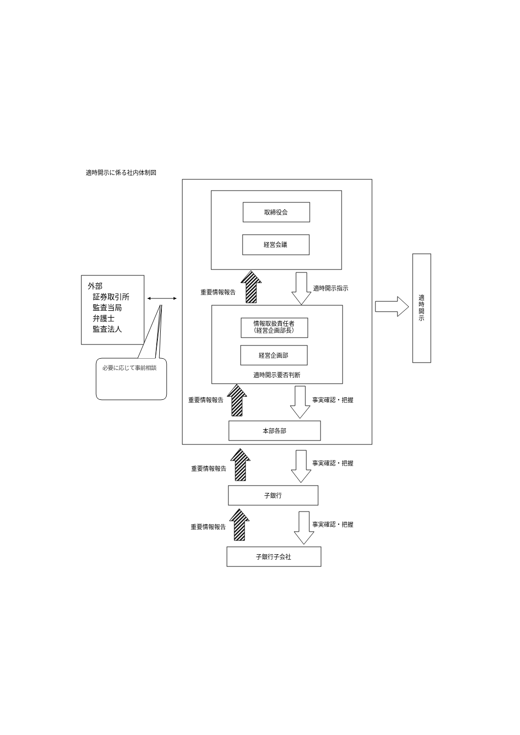適時開示に係る社内体制図
外部
証券取引所
監査当局
弁護士
監査法人
必要に応じて事前相談
取締役会
経営会議
重要情報報告
適時開示指示
情報取扱責任者
（経営企画部長）
経営企画部
適時開示要否判断
重要情報報告
事実確認・把握
本部各部
重要情報報告
事実確認・把握
子銀行
重要情報報告
事実確認・把握
子銀行子会社
適時開示